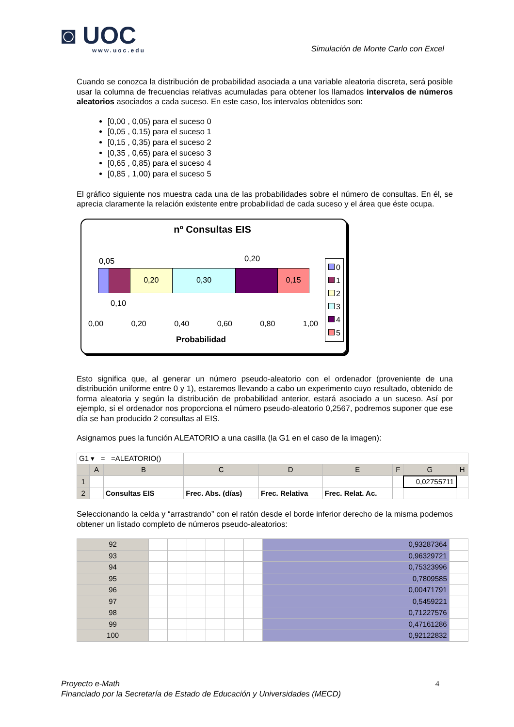◙ UOC
www.uoc.edu
Simulación de Monte Carlo con Excel
Cuando se conozca la distribución de probabilidad asociada a una variable aleatoria discreta, será posible usar la columna de frecuencias relativas acumuladas para obtener los llamados intervalos de números aleatorios asociados a cada suceso. En este caso, los intervalos obtenidos son:
[0,00 , 0,05) para el suceso 0
[0,05 , 0,15) para el suceso 1
[0,15 , 0,35) para el suceso 2
[0,35 , 0,65) para el suceso 3
[0,65 , 0,85) para el suceso 4
[0,85 , 1,00) para el suceso 5
El gráfico siguiente nos muestra cada una de las probabilidades sobre el número de consultas. En él, se aprecia claramente la relación existente entre probabilidad de cada suceso y el área que éste ocupa.
nº Consultas EIS
0,05 0,20
0,20 0,30 0,15
0,10
0,00 0,20 0,40 0,60 0,80 1,00
Probabilidad
0
1
2
3
4
5
Esto significa que, al generar un número pseudo-aleatorio con el ordenador (proveniente de una distribución uniforme entre 0 y 1), estaremos llevando a cabo un experimento cuyo resultado, obtenido de forma aleatoria y según la distribución de probabilidad anterior, estará asociado a un suceso. Así por ejemplo, si el ordenador nos proporciona el número pseudo-aleatorio 0,2567, podremos suponer que ese día se han producido 2 consultas al EIS.
Asignamos pues la función ALEATORIO a una casilla (la G1 en el caso de la imagen):
| G1 ▾ = =ALEATORIO() | | | | | | | | |
| | A | B | C | D | E | F | G | H |
| 1 | | | | | | | 0,02755711 | |
| 2 | | Consultas EIS | Frec. Abs. (días) | Frec. Relativa | Frec. Relat. Ac. | | | |
Seleccionando la celda y “arrastrando” con el ratón desde el borde inferior derecho de la misma podemos obtener un listado completo de números pseudo-aleatorios:
| 92 | | | | | | | 0,93287364 | |
| 93 | | | | | | | 0,96329721 | |
| 94 | | | | | | | 0,75323996 | |
| 95 | | | | | | | 0,7809585 | |
| 96 | | | | | | | 0,00471791 | |
| 97 | | | | | | | 0,5459221 | |
| 98 | | | | | | | 0,71227576 | |
| 99 | | | | | | | 0,47161286 | |
| 100 | | | | | | | 0,92122832 | |
Proyecto e-Math 4
Financiado por la Secretaría de Estado de Educación y Universidades (MECD)